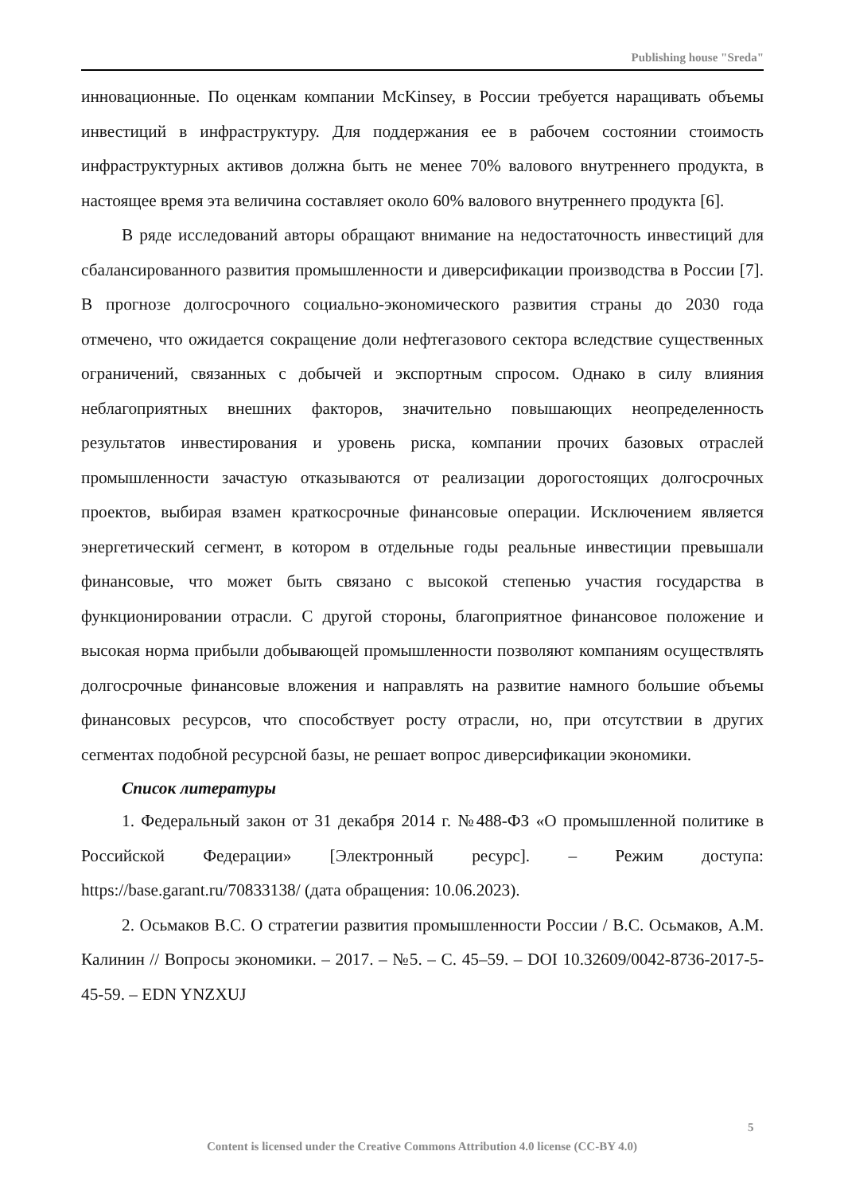Publishing house "Sreda"
инновационные. По оценкам компании McKinsey, в России требуется наращивать объемы инвестиций в инфраструктуру. Для поддержания ее в рабочем состоянии стоимость инфраструктурных активов должна быть не менее 70% валового внутреннего продукта, в настоящее время эта величина составляет около 60% валового внутреннего продукта [6].
В ряде исследований авторы обращают внимание на недостаточность инвестиций для сбалансированного развития промышленности и диверсификации производства в России [7]. В прогнозе долгосрочного социально-экономического развития страны до 2030 года отмечено, что ожидается сокращение доли нефтегазового сектора вследствие существенных ограничений, связанных с добычей и экспортным спросом. Однако в силу влияния неблагоприятных внешних факторов, значительно повышающих неопределенность результатов инвестирования и уровень риска, компании прочих базовых отраслей промышленности зачастую отказываются от реализации дорогостоящих долгосрочных проектов, выбирая взамен краткосрочные финансовые операции. Исключением является энергетический сегмент, в котором в отдельные годы реальные инвестиции превышали финансовые, что может быть связано с высокой степенью участия государства в функционировании отрасли. С другой стороны, благоприятное финансовое положение и высокая норма прибыли добывающей промышленности позволяют компаниям осуществлять долгосрочные финансовые вложения и направлять на развитие намного большие объемы финансовых ресурсов, что способствует росту отрасли, но, при отсутствии в других сегментах подобной ресурсной базы, не решает вопрос диверсификации экономики.
Список литературы
1. Федеральный закон от 31 декабря 2014 г. №488-ФЗ «О промышленной политике в Российской Федерации» [Электронный ресурс]. – Режим доступа: https://base.garant.ru/70833138/ (дата обращения: 10.06.2023).
2. Осьмаков В.С. О стратегии развития промышленности России / В.С. Осьмаков, А.М. Калинин // Вопросы экономики. – 2017. – №5. – С. 45–59. – DOI 10.32609/0042-8736-2017-5-45-59. – EDN YNZXUJ
5
Content is licensed under the Creative Commons Attribution 4.0 license (CC-BY 4.0)